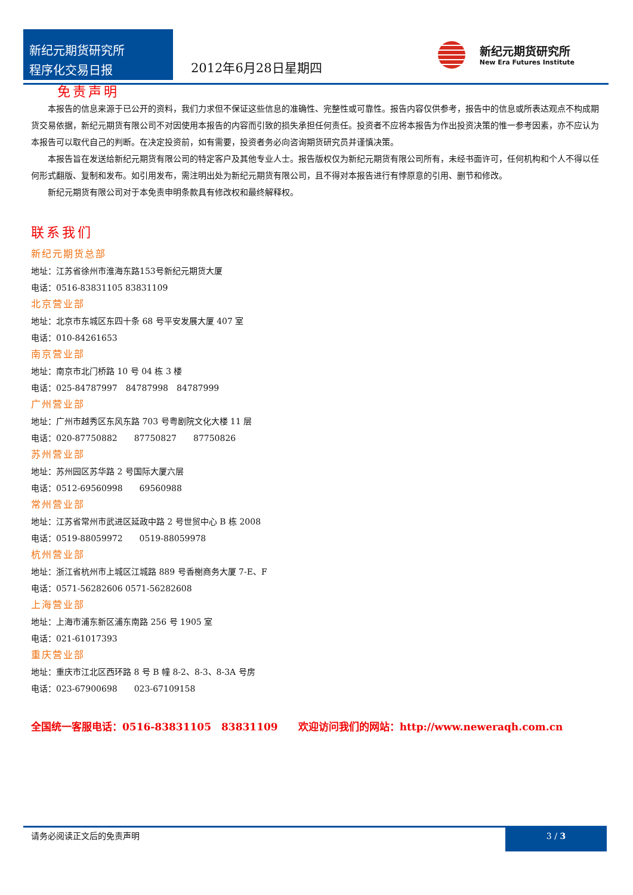新纪元期货研究所
程序化交易日报
2012年6月28日星期四
新纪元期货研究所
New Era Futures Institute
免责声明
本报告的信息来源于已公开的资料，我们力求但不保证这些信息的准确性、完整性或可靠性。报告内容仅供参考，报告中的信息或所表达观点不构成期货交易依据，新纪元期货有限公司不对因使用本报告的内容而引致的损失承担任何责任。投资者不应将本报告为作出投资决策的惟一参考因素，亦不应认为本报告可以取代自己的判断。在决定投资前，如有需要，投资者务必向咨询期货研究员并谨慎决策。
本报告旨在发送给新纪元期货有限公司的特定客户及其他专业人士。报告版权仅为新纪元期货有限公司所有，未经书面许可，任何机构和个人不得以任何形式翻版、复制和发布。如引用发布，需注明出处为新纪元期货有限公司，且不得对本报告进行有悖原意的引用、删节和修改。
新纪元期货有限公司对于本免责申明条款具有修改权和最终解释权。
联系我们
新纪元期货总部
地址：江苏省徐州市淮海东路153号新纪元期货大厦
电话：0516-83831105 83831109
北京营业部
地址：北京市东城区东四十条 68 号平安发展大厦 407 室
电话：010-84261653
南京营业部
地址：南京市北门桥路 10 号 04 栋 3 楼
电话：025-84787997　84787998　84787999
广州营业部
地址：广州市越秀区东风东路 703 号粤剧院文化大楼 11 层
电话：020-87750882　　87750827　　87750826
苏州营业部
地址：苏州园区苏华路 2 号国际大厦六层
电话：0512-69560998　　69560988
常州营业部
地址：江苏省常州市武进区延政中路 2 号世贸中心 B 栋 2008
电话：0519-88059972　　0519-88059978
杭州营业部
地址：浙江省杭州市上城区江城路 889 号香榭商务大厦 7-E、F
电话：0571-56282606 0571-56282608
上海营业部
地址：上海市浦东新区浦东南路 256 号 1905 室
电话：021-61017393
重庆营业部
地址：重庆市江北区西环路 8 号 B 幢 8-2、8-3、8-3A 号房
电话：023-67900698　　023-67109158
全国统一客服电话：0516-83831105　83831109　　欢迎访问我们的网站：http://www.neweraqh.com.cn
请务必阅读正文后的免责声明
3 / 3